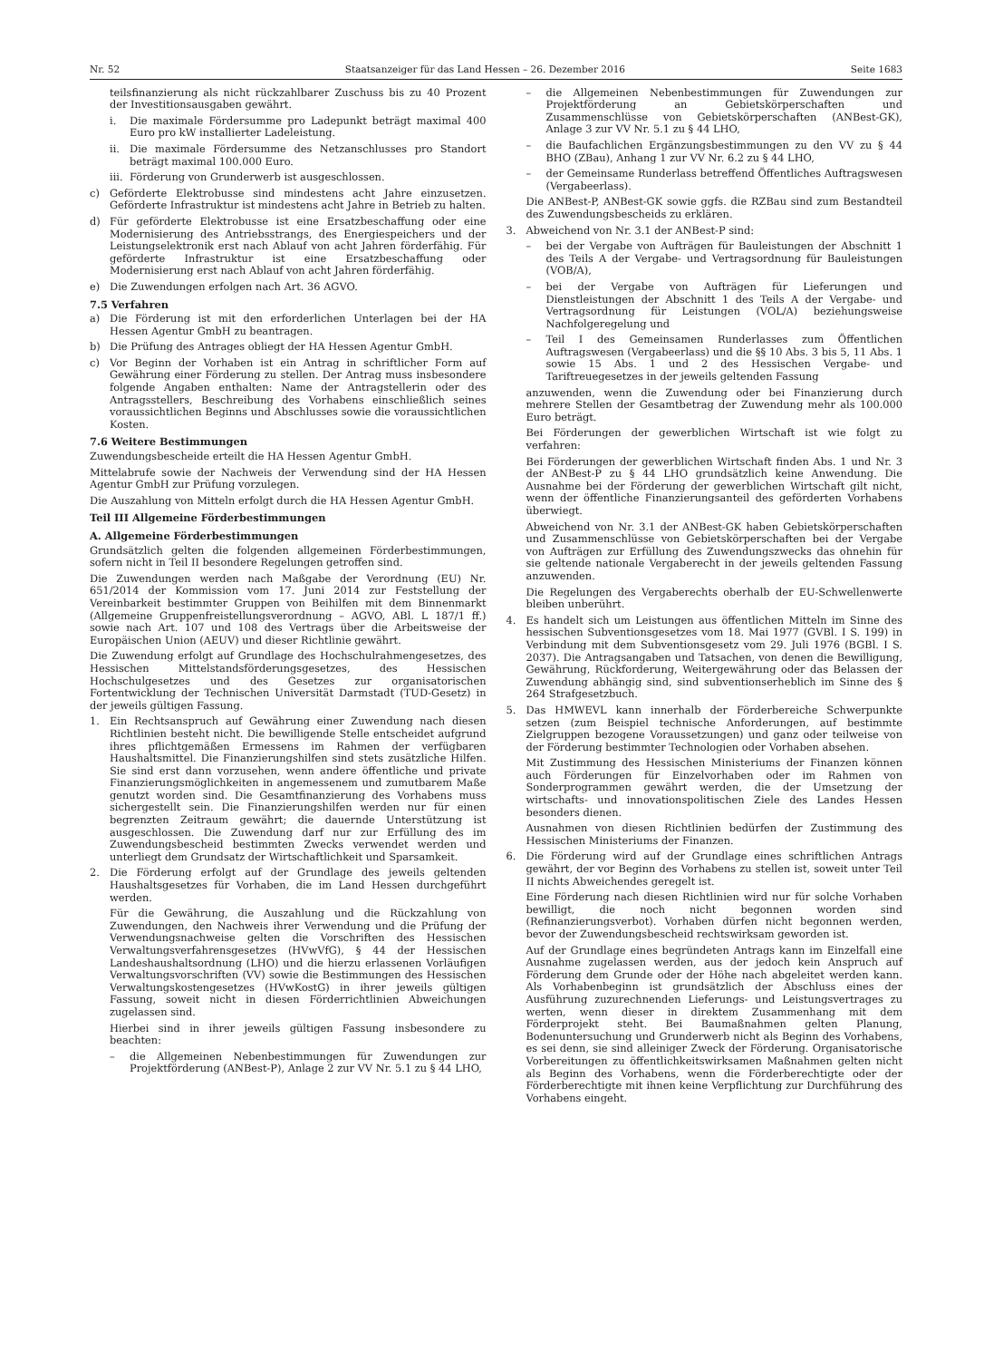Nr. 52 Staatsanzeiger für das Land Hessen – 26. Dezember 2016 Seite 1683
teilsfinanzierung als nicht rückzahlbarer Zuschuss bis zu 40 Prozent der Investitionsausgaben gewährt.
i. Die maximale Fördersumme pro Ladepunkt beträgt maximal 400 Euro pro kW installierter Ladeleistung.
ii. Die maximale Fördersumme des Netzanschlusses pro Standort beträgt maximal 100.000 Euro.
iii. Förderung von Grunderwerb ist ausgeschlossen.
c) Geförderte Elektrobusse sind mindestens acht Jahre einzusetzen. Geförderte Infrastruktur ist mindestens acht Jahre in Betrieb zu halten.
d) Für geförderte Elektrobusse ist eine Ersatzbeschaffung oder eine Modernisierung des Antriebsstrangs, des Energiespeichers und der Leistungselektronik erst nach Ablauf von acht Jahren förderfähig. Für geförderte Infrastruktur ist eine Ersatzbeschaffung oder Modernisierung erst nach Ablauf von acht Jahren förderfähig.
e) Die Zuwendungen erfolgen nach Art. 36 AGVO.
7.5 Verfahren
a) Die Förderung ist mit den erforderlichen Unterlagen bei der HA Hessen Agentur GmbH zu beantragen.
b) Die Prüfung des Antrages obliegt der HA Hessen Agentur GmbH.
c) Vor Beginn der Vorhaben ist ein Antrag in schriftlicher Form auf Gewährung einer Förderung zu stellen. Der Antrag muss insbesondere folgende Angaben enthalten: Name der Antragstellerin oder des Antragsstellers, Beschreibung des Vorhabens einschließlich seines voraussichtlichen Beginns und Abschlusses sowie die voraussichtlichen Kosten.
7.6 Weitere Bestimmungen
Zuwendungsbescheide erteilt die HA Hessen Agentur GmbH.
Mittelabrufe sowie der Nachweis der Verwendung sind der HA Hessen Agentur GmbH zur Prüfung vorzulegen.
Die Auszahlung von Mitteln erfolgt durch die HA Hessen Agentur GmbH.
Teil III Allgemeine Förderbestimmungen
A. Allgemeine Förderbestimmungen
Grundsätzlich gelten die folgenden allgemeinen Förderbestimmungen, sofern nicht in Teil II besondere Regelungen getroffen sind.
Die Zuwendungen werden nach Maßgabe der Verordnung (EU) Nr. 651/2014 der Kommission vom 17. Juni 2014 zur Feststellung der Vereinbarkeit bestimmter Gruppen von Beihilfen mit dem Binnenmarkt (Allgemeine Gruppenfreistellungsverordnung – AGVO, ABl. L 187/1 ff.) sowie nach Art. 107 und 108 des Vertrags über die Arbeitsweise der Europäischen Union (AEUV) und dieser Richtlinie gewährt.
Die Zuwendung erfolgt auf Grundlage des Hochschulrahmengesetzes, des Hessischen Mittelstandsförderungsgesetzes, des Hessischen Hochschulgesetzes und des Gesetzes zur organisatorischen Fortentwicklung der Technischen Universität Darmstadt (TUD-Gesetz) in der jeweils gültigen Fassung.
1. Ein Rechtsanspruch auf Gewährung einer Zuwendung nach diesen Richtlinien besteht nicht. Die bewilligende Stelle entscheidet aufgrund ihres pflichtgemäßen Ermessens im Rahmen der verfügbaren Haushaltsmittel. Die Finanzierungshilfen sind stets zusätzliche Hilfen. Sie sind erst dann vorzusehen, wenn andere öffentliche und private Finanzierungsmöglichkeiten in angemessenem und zumutbarem Maße genutzt worden sind. Die Gesamtfinanzierung des Vorhabens muss sichergestellt sein. Die Finanzierungshilfen werden nur für einen begrenzten Zeitraum gewährt; die dauernde Unterstützung ist ausgeschlossen. Die Zuwendung darf nur zur Erfüllung des im Zuwendungsbescheid bestimmten Zwecks verwendet werden und unterliegt dem Grundsatz der Wirtschaftlichkeit und Sparsamkeit.
2. Die Förderung erfolgt auf der Grundlage des jeweils geltenden Haushaltsgesetzes für Vorhaben, die im Land Hessen durchgeführt werden.
Für die Gewährung, die Auszahlung und die Rückzahlung von Zuwendungen, den Nachweis ihrer Verwendung und die Prüfung der Verwendungsnachweise gelten die Vorschriften des Hessischen Verwaltungsverfahrensgesetzes (HVwVfG), § 44 der Hessischen Landeshaushaltsordnung (LHO) und die hierzu erlassenen Vorläufigen Verwaltungsvorschriften (VV) sowie die Bestimmungen des Hessischen Verwaltungskostengesetzes (HVwKostG) in ihrer jeweils gültigen Fassung, soweit nicht in diesen Förderrichtlinien Abweichungen zugelassen sind.
Hierbei sind in ihrer jeweils gültigen Fassung insbesondere zu beachten:
– die Allgemeinen Nebenbestimmungen für Zuwendungen zur Projektförderung (ANBest-P), Anlage 2 zur VV Nr. 5.1 zu § 44 LHO,
– die Allgemeinen Nebenbestimmungen für Zuwendungen zur Projektförderung an Gebietskörperschaften und Zusammenschlüsse von Gebietskörperschaften (ANBest-GK), Anlage 3 zur VV Nr. 5.1 zu § 44 LHO,
– die Baufachlichen Ergänzungsbestimmungen zu den VV zu § 44 BHO (ZBau), Anhang 1 zur VV Nr. 6.2 zu § 44 LHO,
– der Gemeinsame Runderlass betreffend Öffentliches Auftragswesen (Vergabeerlass).
Die ANBest-P, ANBest-GK sowie ggfs. die RZBau sind zum Bestandteil des Zuwendungsbescheids zu erklären.
3. Abweichend von Nr. 3.1 der ANBest-P sind:
– bei der Vergabe von Aufträgen für Bauleistungen der Abschnitt 1 des Teils A der Vergabe- und Vertragsordnung für Bauleistungen (VOB/A),
– bei der Vergabe von Aufträgen für Lieferungen und Dienstleistungen der Abschnitt 1 des Teils A der Vergabe- und Vertragsordnung für Leistungen (VOL/A) beziehungsweise Nachfolgeregelung und
– Teil I des Gemeinsamen Runderlasses zum Öffentlichen Auftragswesen (Vergabeerlass) und die §§ 10 Abs. 3 bis 5, 11 Abs. 1 sowie 15 Abs. 1 und 2 des Hessischen Vergabe- und Tariftreuegesetzes in der jeweils geltenden Fassung
anzuwenden, wenn die Zuwendung oder bei Finanzierung durch mehrere Stellen der Gesamtbetrag der Zuwendung mehr als 100.000 Euro beträgt.
Bei Förderungen der gewerblichen Wirtschaft ist wie folgt zu verfahren:
Bei Förderungen der gewerblichen Wirtschaft finden Abs. 1 und Nr. 3 der ANBest-P zu § 44 LHO grundsätzlich keine Anwendung. Die Ausnahme bei der Förderung der gewerblichen Wirtschaft gilt nicht, wenn der öffentliche Finanzierungsanteil des geförderten Vorhabens überwiegt.
Abweichend von Nr. 3.1 der ANBest-GK haben Gebietskörperschaften und Zusammenschlüsse von Gebietskörperschaften bei der Vergabe von Aufträgen zur Erfüllung des Zuwendungszwecks das ohnehin für sie geltende nationale Vergaberecht in der jeweils geltenden Fassung anzuwenden.
Die Regelungen des Vergaberechts oberhalb der EU-Schwellenwerte bleiben unberührt.
4. Es handelt sich um Leistungen aus öffentlichen Mitteln im Sinne des hessischen Subventionsgesetzes vom 18. Mai 1977 (GVBl. I S. 199) in Verbindung mit dem Subventionsgesetz vom 29. Juli 1976 (BGBl. I S. 2037). Die Antragsangaben und Tatsachen, von denen die Bewilligung, Gewährung, Rückforderung, Weitergewährung oder das Belassen der Zuwendung abhängig sind, sind subventionserheblich im Sinne des § 264 Strafgesetzbuch.
5. Das HMWEVL kann innerhalb der Förderbereiche Schwerpunkte setzen (zum Beispiel technische Anforderungen, auf bestimmte Zielgruppen bezogene Voraussetzungen) und ganz oder teilweise von der Förderung bestimmter Technologien oder Vorhaben absehen.
Mit Zustimmung des Hessischen Ministeriums der Finanzen können auch Förderungen für Einzelvorhaben oder im Rahmen von Sonderprogrammen gewährt werden, die der Umsetzung der wirtschafts- und innovationspolitischen Ziele des Landes Hessen besonders dienen.
Ausnahmen von diesen Richtlinien bedürfen der Zustimmung des Hessischen Ministeriums der Finanzen.
6. Die Förderung wird auf der Grundlage eines schriftlichen Antrags gewährt, der vor Beginn des Vorhabens zu stellen ist, soweit unter Teil II nichts Abweichendes geregelt ist.
Eine Förderung nach diesen Richtlinien wird nur für solche Vorhaben bewilligt, die noch nicht begonnen worden sind (Refinanzierungsverbot). Vorhaben dürfen nicht begonnen werden, bevor der Zuwendungsbescheid rechtswirksam geworden ist.
Auf der Grundlage eines begründeten Antrags kann im Einzelfall eine Ausnahme zugelassen werden, aus der jedoch kein Anspruch auf Förderung dem Grunde oder der Höhe nach abgeleitet werden kann. Als Vorhabenbeginn ist grundsätzlich der Abschluss eines der Ausführung zuzurechnenden Lieferungs- und Leistungsvertrages zu werten, wenn dieser in direktem Zusammenhang mit dem Förderprojekt steht. Bei Baumaßnahmen gelten Planung, Bodenuntersuchung und Grunderwerb nicht als Beginn des Vorhabens, es sei denn, sie sind alleiniger Zweck der Förderung. Organisatorische Vorbereitungen zu öffentlichkeitswirksamen Maßnahmen gelten nicht als Beginn des Vorhabens, wenn die Förderberechtigte oder der Förderberechtigte mit ihnen keine Verpflichtung zur Durchführung des Vorhabens eingeht.